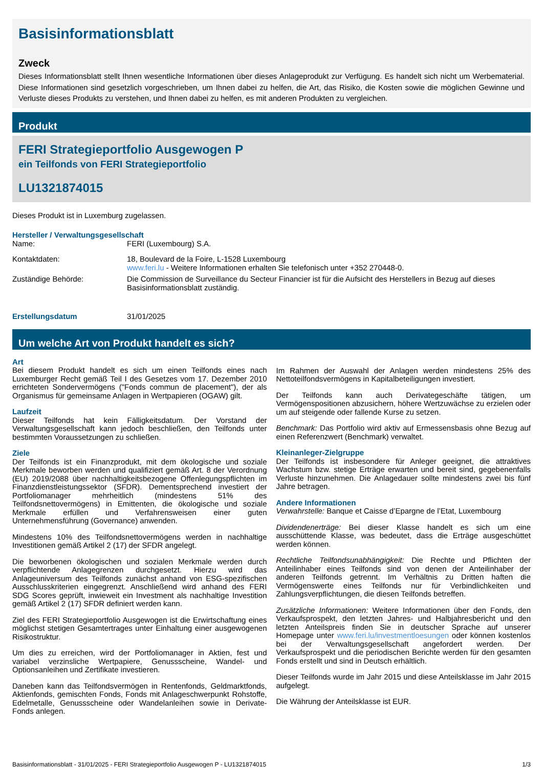Basisinformationsblatt
Zweck
Dieses Informationsblatt stellt Ihnen wesentliche Informationen über dieses Anlageprodukt zur Verfügung. Es handelt sich nicht um Werbematerial. Diese Informationen sind gesetzlich vorgeschrieben, um Ihnen dabei zu helfen, die Art, das Risiko, die Kosten sowie die möglichen Gewinne und Verluste dieses Produkts zu verstehen, und Ihnen dabei zu helfen, es mit anderen Produkten zu vergleichen.
Produkt
FERI Strategieportfolio Ausgewogen P
ein Teilfonds von FERI Strategieportfolio
LU1321874015
Dieses Produkt ist in Luxemburg zugelassen.
Hersteller / Verwaltungsgesellschaft
Name: FERI (Luxembourg) S.A.
Kontaktdaten: 18, Boulevard de la Foire, L-1528 Luxembourg
www.feri.lu - Weitere Informationen erhalten Sie telefonisch unter +352 270448-0.
Zuständige Behörde: Die Commission de Surveillance du Secteur Financier ist für die Aufsicht des Herstellers in Bezug auf dieses Basisinformationsblatt zuständig.
Erstellungsdatum 31/01/2025
Um welche Art von Produkt handelt es sich?
Art
Bei diesem Produkt handelt es sich um einen Teilfonds eines nach Luxemburger Recht gemäß Teil I des Gesetzes vom 17. Dezember 2010 errichteten Sondervermögens ("Fonds commun de placement"), der als Organismus für gemeinsame Anlagen in Wertpapieren (OGAW) gilt.
Laufzeit
Dieser Teilfonds hat kein Fälligkeitsdatum. Der Vorstand der Verwaltungsgesellschaft kann jedoch beschließen, den Teilfonds unter bestimmten Voraussetzungen zu schließen.
Ziele
Der Teilfonds ist ein Finanzprodukt, mit dem ökologische und soziale Merkmale beworben werden und qualifiziert gemäß Art. 8 der Verordnung (EU) 2019/2088 über nachhaltigkeitsbezogene Offenlegungspflichten im Finanzdienstleistungssektor (SFDR). Dementsprechend investiert der Portfoliomanager mehrheitlich (mindestens 51% des Teilfondsnettovermögens) in Emittenten, die ökologische und soziale Merkmale erfüllen und Verfahrensweisen einer guten Unternehmensführung (Governance) anwenden.
Mindestens 10% des Teilfondsnettovermögens werden in nachhaltige Investitionen gemäß Artikel 2 (17) der SFDR angelegt.
Die beworbenen ökologischen und sozialen Merkmale werden durch verpflichtende Anlagegrenzen durchgesetzt. Hierzu wird das Anlageuniversum des Teilfonds zunächst anhand von ESG-spezifischen Ausschlusskriterien eingegrenzt. Anschließend wird anhand des FERI SDG Scores geprüft, inwieweit ein Investment als nachhaltige Investition gemäß Artikel 2 (17) SFDR definiert werden kann.
Ziel des FERI Strategieportfolio Ausgewogen ist die Erwirtschaftung eines möglichst stetigen Gesamtertrages unter Einhaltung einer ausgewogenen Risikostruktur.
Um dies zu erreichen, wird der Portfoliomanager in Aktien, fest und variabel verzinsliche Wertpapiere, Genussscheine, Wandel- und Optionsanleihen und Zertifikate investieren.
Daneben kann das Teilfondsvermögen in Rentenfonds, Geldmarktfonds, Aktienfonds, gemischten Fonds, Fonds mit Anlageschwerpunkt Rohstoffe, Edelmetalle, Genussscheine oder Wandelanleihen sowie in Derivate-Fonds anlegen.
Im Rahmen der Auswahl der Anlagen werden mindestens 25% des Nettoteilfondsvermögens in Kapitalbeteiligungen investiert.
Der Teilfonds kann auch Derivategeschäfte tätigen, um Vermögenspositionen abzusichern, höhere Wertzuwächse zu erzielen oder um auf steigende oder fallende Kurse zu setzen.
Benchmark: Das Portfolio wird aktiv auf Ermessensbasis ohne Bezug auf einen Referenzwert (Benchmark) verwaltet.
Kleinanleger-Zielgruppe
Der Teilfonds ist insbesondere für Anleger geeignet, die attraktives Wachstum bzw. stetige Erträge erwarten und bereit sind, gegebenenfalls Verluste hinzunehmen. Die Anlagedauer sollte mindestens zwei bis fünf Jahre betragen.
Andere Informationen
Verwahrstelle: Banque et Caisse d’Epargne de l’Etat, Luxembourg
Dividendenerträge: Bei dieser Klasse handelt es sich um eine ausschüttende Klasse, was bedeutet, dass die Erträge ausgeschüttet werden können.
Rechtliche Teilfondsunabhängigkeit: Die Rechte und Pflichten der Anteilinhaber eines Teilfonds sind von denen der Anteilinhaber der anderen Teilfonds getrennt. Im Verhältnis zu Dritten haften die Vermögenswerte eines Teilfonds nur für Verbindlichkeiten und Zahlungsverpflichtungen, die diesen Teilfonds betreffen.
Zusätzliche Informationen: Weitere Informationen über den Fonds, den Verkaufsprospekt, den letzten Jahres- und Halbjahresbericht und den letzten Anteilspreis finden Sie in deutscher Sprache auf unserer Homepage unter www.feri.lu/investmentloesungen oder können kostenlos bei der Verwaltungsgesellschaft angefordert werden. Der Verkaufsprospekt und die periodischen Berichte werden für den gesamten Fonds erstellt und sind in Deutsch erhältlich.
Dieser Teilfonds wurde im Jahr 2015 und diese Anteilsklasse im Jahr 2015 aufgelegt.
Die Währung der Anteilsklasse ist EUR.
Basisinformationsblatt - 31/01/2025 - FERI Strategieportfolio Ausgewogen P - LU1321874015 1/3